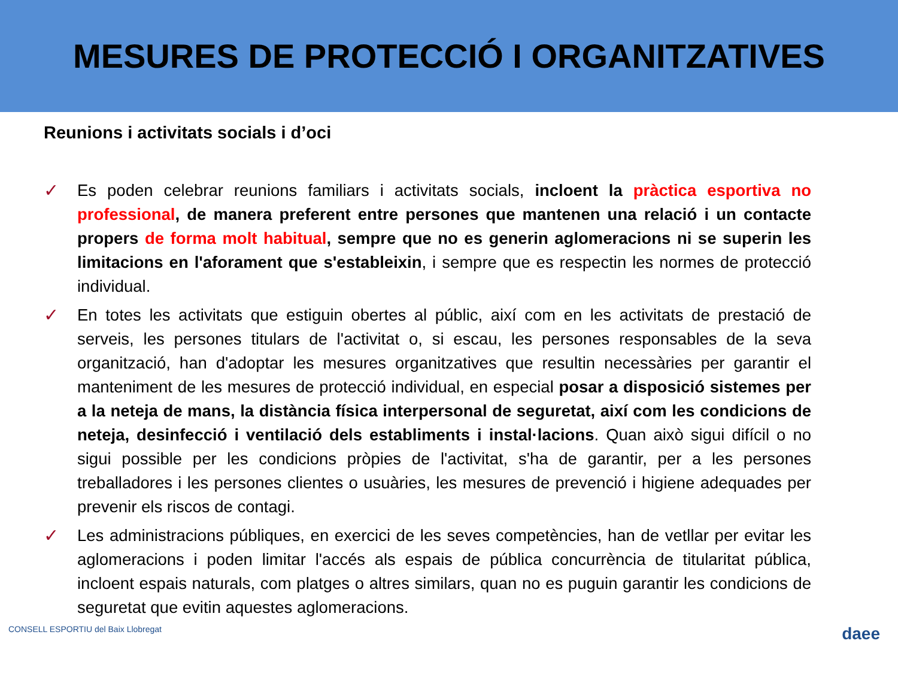MESURES DE PROTECCIÓ I ORGANITZATIVES
Reunions i activitats socials i d’oci
✓ Es poden celebrar reunions familiars i activitats socials, incloent la pràctica esportiva no professional, de manera preferent entre persones que mantenen una relació i un contacte propers de forma molt habitual, sempre que no es generin aglomeracions ni se superin les limitacions en l'aforament que s'estableixin, i sempre que es respectin les normes de protecció individual.
✓ En totes les activitats que estiguin obertes al públic, així com en les activitats de prestació de serveis, les persones titulars de l'activitat o, si escau, les persones responsables de la seva organització, han d'adoptar les mesures organitzatives que resultin necessàries per garantir el manteniment de les mesures de protecció individual, en especial posar a disposició sistemes per a la neteja de mans, la distància física interpersonal de seguretat, així com les condicions de neteja, desinfecció i ventilació dels establiments i instal·lacions. Quan això sigui difícil o no sigui possible per les condicions pròpies de l'activitat, s'ha de garantir, per a les persones treballadores i les persones clientes o usuàries, les mesures de prevenció i higiene adequades per prevenir els riscos de contagi.
✓ Les administracions públiques, en exercici de les seves competències, han de vetllar per evitar les aglomeracions i poden limitar l'accés als espais de pública concurrència de titularitat pública, incloent espais naturals, com platges o altres similars, quan no es puguin garantir les condicions de seguretat que evitin aquestes aglomeracions.
CONSELL ESPORTIU del Baix Llobregat daee